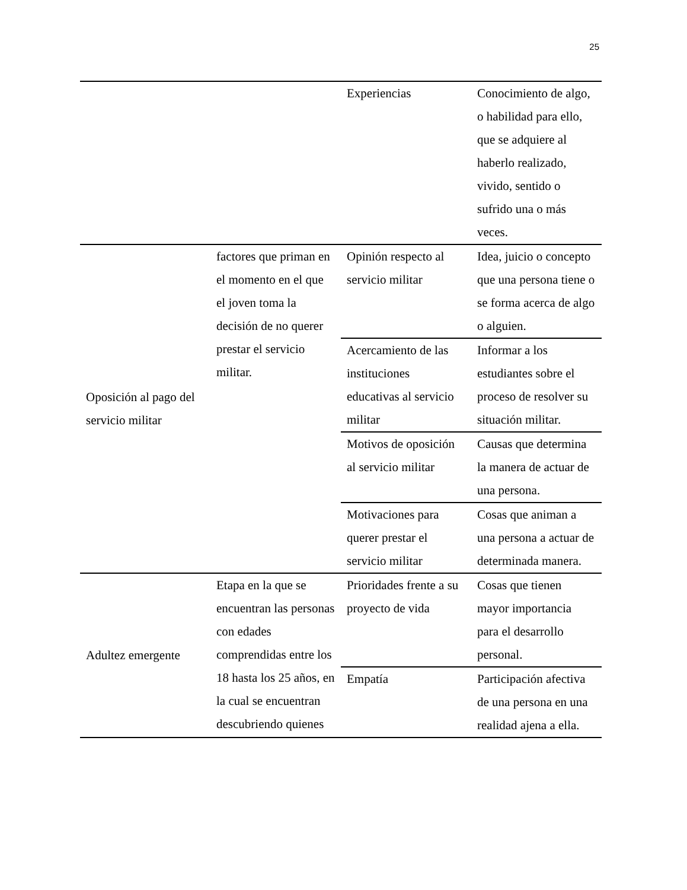25
| | | Experiencias | Conocimiento de algo, o habilidad para ello, que se adquiere al haberlo realizado, vivido, sentido o sufrido una o más veces. |
| Oposición al pago del servicio militar | factores que priman en el momento en el que el joven toma la decisión de no querer prestar el servicio militar. | Opinión respecto al servicio militar | Idea, juicio o concepto que una persona tiene o se forma acerca de algo o alguien. |
| | | Acercamiento de las instituciones educativas al servicio militar | Informar a los estudiantes sobre el proceso de resolver su situación militar. |
| | | Motivos de oposición al servicio militar | Causas que determina la manera de actuar de una persona. |
| | | Motivaciones para querer prestar el servicio militar | Cosas que animan a una persona a actuar de determinada manera. |
| Adultez emergente | Etapa en la que se encuentran las personas con edades comprendidas entre los 18 hasta los 25 años, en la cual se encuentran descubriendo quienes | Prioridades frente a su proyecto de vida | Cosas que tienen mayor importancia para el desarrollo personal. |
| | | Empatía | Participación afectiva de una persona en una realidad ajena a ella. |